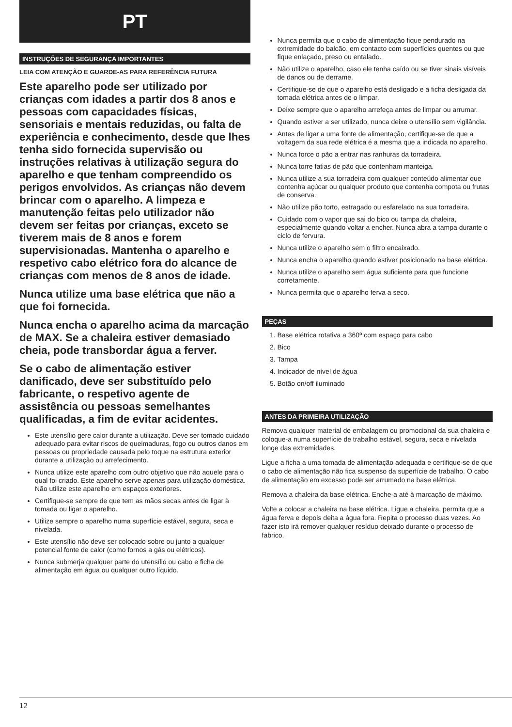PT
INSTRUÇÕES DE SEGURANÇA IMPORTANTES
LEIA COM ATENÇÃO E GUARDE-AS PARA REFERÊNCIA FUTURA
Este aparelho pode ser utilizado por crianças com idades a partir dos 8 anos e pessoas com capacidades físicas, sensoriais e mentais reduzidas, ou falta de experiência e conhecimento, desde que lhes tenha sido fornecida supervisão ou instruções relativas à utilização segura do aparelho e que tenham compreendido os perigos envolvidos. As crianças não devem brincar com o aparelho. A limpeza e manutenção feitas pelo utilizador não devem ser feitas por crianças, exceto se tiverem mais de 8 anos e forem supervisionadas. Mantenha o aparelho e respetivo cabo elétrico fora do alcance de crianças com menos de 8 anos de idade.
Nunca utilize uma base elétrica que não a que foi fornecida.
Nunca encha o aparelho acima da marcação de MAX. Se a chaleira estiver demasiado cheia, pode transbordar água a ferver.
Se o cabo de alimentação estiver danificado, deve ser substituído pelo fabricante, o respetivo agente de assistência ou pessoas semelhantes qualificadas, a fim de evitar acidentes.
Este utensílio gere calor durante a utilização. Deve ser tomado cuidado adequado para evitar riscos de queimaduras, fogo ou outros danos em pessoas ou propriedade causada pelo toque na estrutura exterior durante a utilização ou arrefecimento.
Nunca utilize este aparelho com outro objetivo que não aquele para o qual foi criado. Este aparelho serve apenas para utilização doméstica. Não utilize este aparelho em espaços exteriores.
Certifique-se sempre de que tem as mãos secas antes de ligar à tomada ou ligar o aparelho.
Utilize sempre o aparelho numa superfície estável, segura, seca e nivelada.
Este utensílio não deve ser colocado sobre ou junto a qualquer potencial fonte de calor (como fornos a gás ou elétricos).
Nunca submerja qualquer parte do utensílio ou cabo e ficha de alimentação em água ou qualquer outro líquido.
Nunca permita que o cabo de alimentação fique pendurado na extremidade do balcão, em contacto com superfícies quentes ou que fique enlaçado, preso ou entalado.
Não utilize o aparelho, caso ele tenha caído ou se tiver sinais visíveis de danos ou de derrame.
Certifique-se de que o aparelho está desligado e a ficha desligada da tomada elétrica antes de o limpar.
Deixe sempre que o aparelho arrefeça antes de limpar ou arrumar.
Quando estiver a ser utilizado, nunca deixe o utensílio sem vigilância.
Antes de ligar a uma fonte de alimentação, certifique-se de que a voltagem da sua rede elétrica é a mesma que a indicada no aparelho.
Nunca force o pão a entrar nas ranhuras da torradeira.
Nunca torre fatias de pão que contenham manteiga.
Nunca utilize a sua torradeira com qualquer conteúdo alimentar que contenha açúcar ou qualquer produto que contenha compota ou frutas de conserva.
Não utilize pão torto, estragado ou esfarelado na sua torradeira.
Cuidado com o vapor que sai do bico ou tampa da chaleira, especialmente quando voltar a encher. Nunca abra a tampa durante o ciclo de fervura.
Nunca utilize o aparelho sem o filtro encaixado.
Nunca encha o aparelho quando estiver posicionado na base elétrica.
Nunca utilize o aparelho sem água suficiente para que funcione corretamente.
Nunca permita que o aparelho ferva a seco.
PEÇAS
1. Base elétrica rotativa a 360º com espaço para cabo
2. Bico
3. Tampa
4. Indicador de nível de água
5. Botão on/off iluminado
ANTES DA PRIMEIRA UTILIZAÇÃO
Remova qualquer material de embalagem ou promocional da sua chaleira e coloque-a numa superfície de trabalho estável, segura, seca e nivelada longe das extremidades.
Ligue a ficha a uma tomada de alimentação adequada e certifique-se de que o cabo de alimentação não fica suspenso da superfície de trabalho. O cabo de alimentação em excesso pode ser arrumado na base elétrica.
Remova a chaleira da base elétrica. Enche-a até à marcação de máximo.
Volte a colocar a chaleira na base elétrica. Ligue a chaleira, permita que a água ferva e depois deita a água fora. Repita o processo duas vezes. Ao fazer isto irá remover qualquer resíduo deixado durante o processo de fabrico.
12